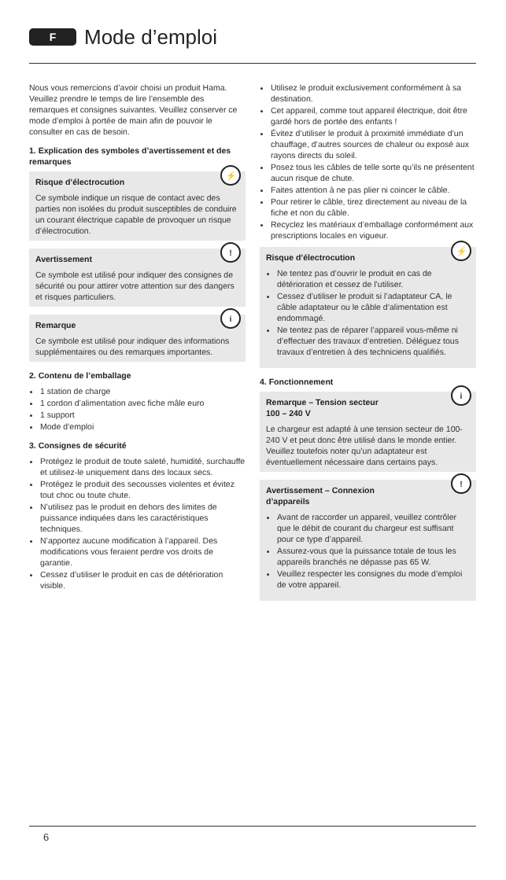F
Mode d’emploi
Nous vous remercions d’avoir choisi un produit Hama.
Veuillez prendre le temps de lire l’ensemble des remarques et consignes suivantes. Veuillez conserver ce mode d’emploi à portée de main afin de pouvoir le consulter en cas de besoin.
1. Explication des symboles d’avertissement et des remarques
⚡
Risque d’électrocution
Ce symbole indique un risque de contact avec des parties non isolées du produit susceptibles de conduire un courant électrique capable de provoquer un risque d’électrocution.
!
Avertissement
Ce symbole est utilisé pour indiquer des consignes de sécurité ou pour attirer votre attention sur des dangers et risques particuliers.
i
Remarque
Ce symbole est utilisé pour indiquer des informations supplémentaires ou des remarques importantes.
2. Contenu de l’emballage
1 station de charge
1 cordon d’alimentation avec fiche mâle euro
1 support
Mode d’emploi
3. Consignes de sécurité
Protégez le produit de toute saleté, humidité, surchauffe et utilisez-le uniquement dans des locaux secs.
Protégez le produit des secousses violentes et évitez tout choc ou toute chute.
N’utilisez pas le produit en dehors des limites de puissance indiquées dans les caractéristiques techniques.
N’apportez aucune modification à l’appareil. Des modifications vous feraient perdre vos droits de garantie.
Cessez d’utiliser le produit en cas de détérioration visible.
Utilisez le produit exclusivement conformément à sa destination.
Cet appareil, comme tout appareil électrique, doit être gardé hors de portée des enfants !
Évitez d’utiliser le produit à proximité immédiate d’un chauffage, d’autres sources de chaleur ou exposé aux rayons directs du soleil.
Posez tous les câbles de telle sorte qu’ils ne présentent aucun risque de chute.
Faites attention à ne pas plier ni coincer le câble.
Pour retirer le câble, tirez directement au niveau de la fiche et non du câble.
Recyclez les matériaux d’emballage conformément aux prescriptions locales en vigueur.
⚡
Risque d’électrocution
Ne tentez pas d’ouvrir le produit en cas de détérioration et cessez de l’utiliser.
Cessez d’utiliser le produit si l’adaptateur CA, le câble adaptateur ou le câble d’alimentation est endommagé.
Ne tentez pas de réparer l’appareil vous-même ni d’effectuer des travaux d’entretien. Déléguez tous travaux d’entretien à des techniciens qualifiés.
4. Fonctionnement
i
Remarque – Tension secteur
100 – 240 V
Le chargeur est adapté à une tension secteur de 100-240 V et peut donc être utilisé dans le monde entier. Veuillez toutefois noter qu’un adaptateur est éventuellement nécessaire dans certains pays.
!
Avertissement – Connexion
d’appareils
Avant de raccorder un appareil, veuillez contrôler que le débit de courant du chargeur est suffisant pour ce type d’appareil.
Assurez-vous que la puissance totale de tous les appareils branchés ne dépasse pas 65 W.
Veuillez respecter les consignes du mode d’emploi de votre appareil.
6